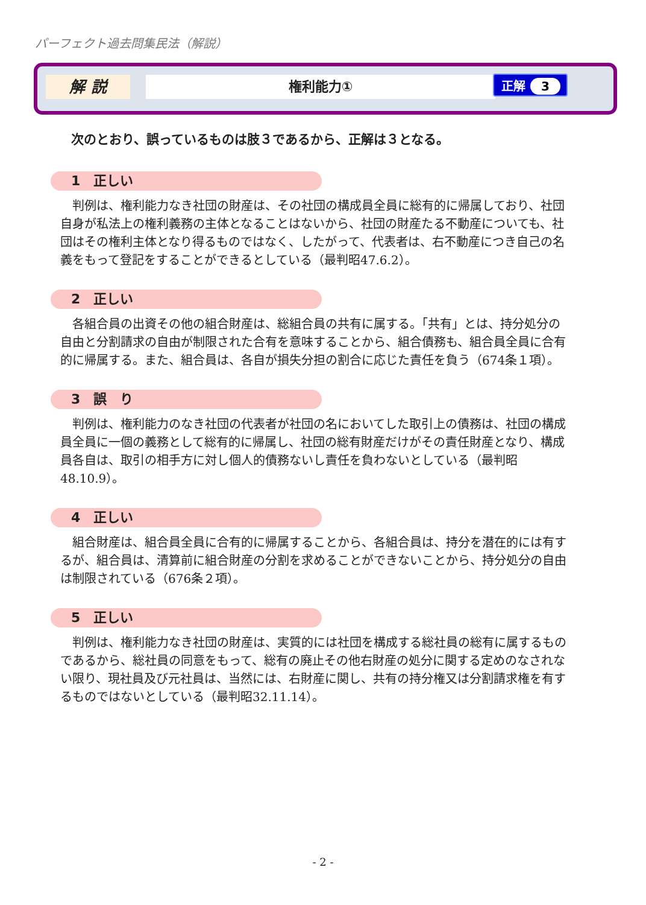パーフェクト過去問集民法（解説）
解 説 権利能力① 正解 3
次のとおり、誤っているものは肢３であるから、正解は３となる。
1　正しい
判例は、権利能力なき社団の財産は、その社団の構成員全員に総有的に帰属しており、社団自身が私法上の権利義務の主体となることはないから、社団の財産たる不動産についても、社団はその権利主体となり得るものではなく、したがって、代表者は、右不動産につき自己の名義をもって登記をすることができるとしている（最判昭47.6.2）。
2　正しい
各組合員の出資その他の組合財産は、総組合員の共有に属する。「共有」とは、持分処分の自由と分割請求の自由が制限された合有を意味することから、組合債務も、組合員全員に合有的に帰属する。また、組合員は、各自が損失分担の割合に応じた責任を負う（674条１項）。
3　誤　り
判例は、権利能力のなき社団の代表者が社団の名においてした取引上の債務は、社団の構成員全員に一個の義務として総有的に帰属し、社団の総有財産だけがその責任財産となり、構成員各自は、取引の相手方に対し個人的債務ないし責任を負わないとしている（最判昭48.10.9）。
4　正しい
組合財産は、組合員全員に合有的に帰属することから、各組合員は、持分を潜在的には有するが、組合員は、清算前に組合財産の分割を求めることができないことから、持分処分の自由は制限されている（676条２項）。
5　正しい
判例は、権利能力なき社団の財産は、実質的には社団を構成する総社員の総有に属するものであるから、総社員の同意をもって、総有の廃止その他右財産の処分に関する定めのなされない限り、現社員及び元社員は、当然には、右財産に関し、共有の持分権又は分割請求権を有するものではないとしている（最判昭32.11.14）。
- 2 -